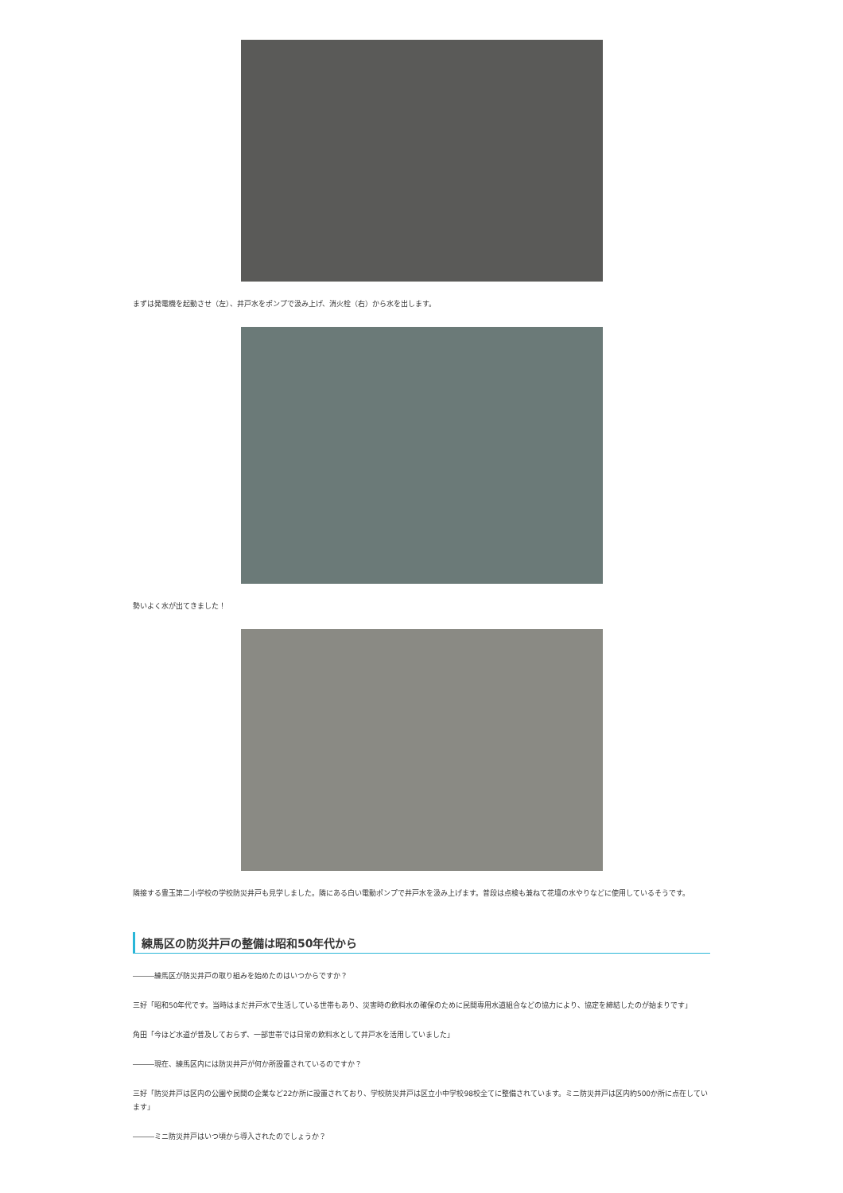まずは発電機を起動させ（左）、井戸水をポンプで汲み上げ、消火栓（右）から水を出します。
勢いよく水が出てきました！
隣接する豊玉第二小学校の学校防災井戸も見学しました。隣にある白い電動ポンプで井戸水を汲み上げます。普段は点検も兼ねて花壇の水やりなどに使用しているそうです。
練馬区の防災井戸の整備は昭和50年代から
―――練馬区が防災井戸の取り組みを始めたのはいつからですか？
三好「昭和50年代です。当時はまだ井戸水で生活している世帯もあり、災害時の飲料水の確保のために民間専用水道組合などの協力により、協定を締結したのが始まりです」
角田「今ほど水道が普及しておらず、一部世帯では日常の飲料水として井戸水を活用していました」
―――現在、練馬区内には防災井戸が何か所設置されているのですか？
三好「防災井戸は区内の公園や民間の企業など22か所に設置されており、学校防災井戸は区立小中学校98校全てに整備されています。ミニ防災井戸は区内約500か所に点在しています」
―――ミニ防災井戸はいつ頃から導入されたのでしょうか？